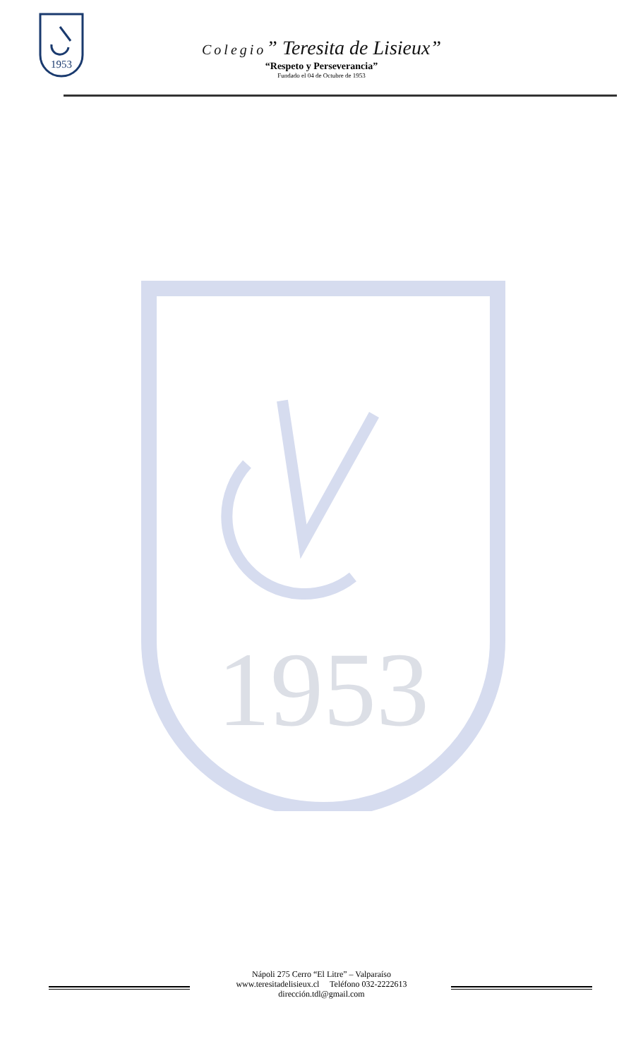1953
Colegio” Teresita de Lisieux”
“Respeto y Perseverancia”
Fundado el 04 de Octubre de 1953
1953
Nápoli 275 Cerro “El Litre” – Valparaíso
www.teresitadelisieux.cl Teléfono 032-2222613
dirección.tdl@gmail.com